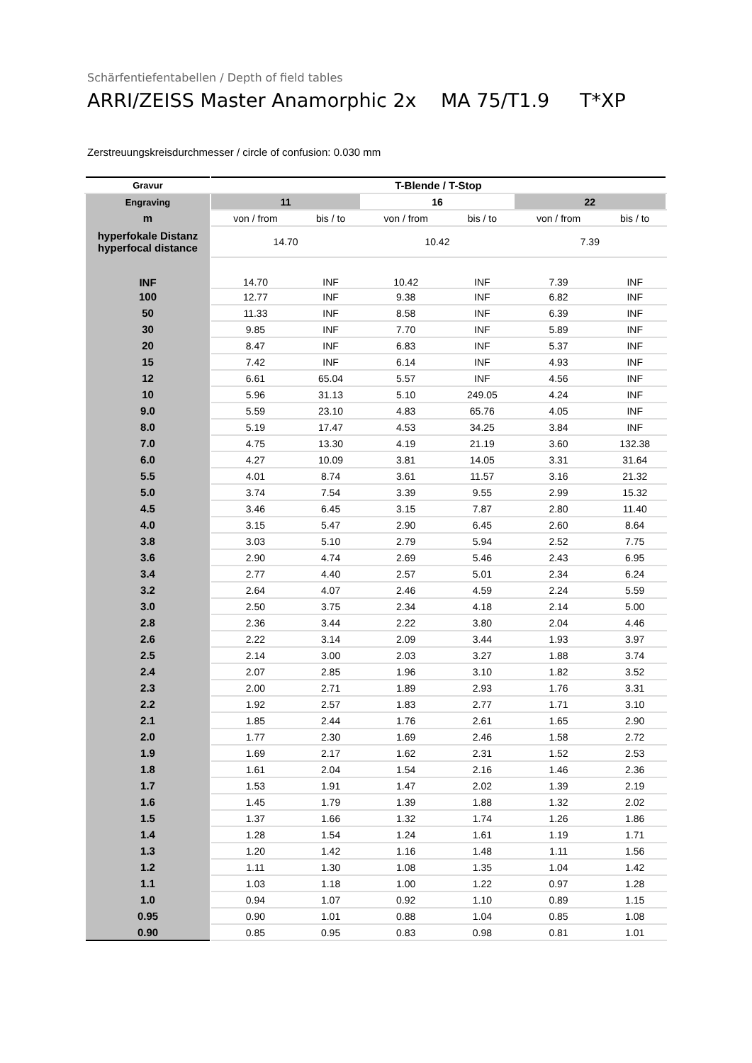Schärfentiefentabellen / Depth of field tables
ARRI/ZEISS Master Anamorphic 2x MA 75/T1.9 T*XP
Zerstreuungskreisdurchmesser / circle of confusion: 0.030 mm
| Gravur | T-Blende / T-Stop | | | | | |
| --- | --- | --- | --- | --- | --- | --- |
| Engraving | 11 | | 16 | | 22 | |
| m | von / from | bis / to | von / from | bis / to | von / from | bis / to |
| hyperfokale Distanz hyperfocal distance | 14.70 | | 10.42 | | 7.39 | |
| INF | 14.70 | INF | 10.42 | INF | 7.39 | INF |
| 100 | 12.77 | INF | 9.38 | INF | 6.82 | INF |
| 50 | 11.33 | INF | 8.58 | INF | 6.39 | INF |
| 30 | 9.85 | INF | 7.70 | INF | 5.89 | INF |
| 20 | 8.47 | INF | 6.83 | INF | 5.37 | INF |
| 15 | 7.42 | INF | 6.14 | INF | 4.93 | INF |
| 12 | 6.61 | 65.04 | 5.57 | INF | 4.56 | INF |
| 10 | 5.96 | 31.13 | 5.10 | 249.05 | 4.24 | INF |
| 9.0 | 5.59 | 23.10 | 4.83 | 65.76 | 4.05 | INF |
| 8.0 | 5.19 | 17.47 | 4.53 | 34.25 | 3.84 | INF |
| 7.0 | 4.75 | 13.30 | 4.19 | 21.19 | 3.60 | 132.38 |
| 6.0 | 4.27 | 10.09 | 3.81 | 14.05 | 3.31 | 31.64 |
| 5.5 | 4.01 | 8.74 | 3.61 | 11.57 | 3.16 | 21.32 |
| 5.0 | 3.74 | 7.54 | 3.39 | 9.55 | 2.99 | 15.32 |
| 4.5 | 3.46 | 6.45 | 3.15 | 7.87 | 2.80 | 11.40 |
| 4.0 | 3.15 | 5.47 | 2.90 | 6.45 | 2.60 | 8.64 |
| 3.8 | 3.03 | 5.10 | 2.79 | 5.94 | 2.52 | 7.75 |
| 3.6 | 2.90 | 4.74 | 2.69 | 5.46 | 2.43 | 6.95 |
| 3.4 | 2.77 | 4.40 | 2.57 | 5.01 | 2.34 | 6.24 |
| 3.2 | 2.64 | 4.07 | 2.46 | 4.59 | 2.24 | 5.59 |
| 3.0 | 2.50 | 3.75 | 2.34 | 4.18 | 2.14 | 5.00 |
| 2.8 | 2.36 | 3.44 | 2.22 | 3.80 | 2.04 | 4.46 |
| 2.6 | 2.22 | 3.14 | 2.09 | 3.44 | 1.93 | 3.97 |
| 2.5 | 2.14 | 3.00 | 2.03 | 3.27 | 1.88 | 3.74 |
| 2.4 | 2.07 | 2.85 | 1.96 | 3.10 | 1.82 | 3.52 |
| 2.3 | 2.00 | 2.71 | 1.89 | 2.93 | 1.76 | 3.31 |
| 2.2 | 1.92 | 2.57 | 1.83 | 2.77 | 1.71 | 3.10 |
| 2.1 | 1.85 | 2.44 | 1.76 | 2.61 | 1.65 | 2.90 |
| 2.0 | 1.77 | 2.30 | 1.69 | 2.46 | 1.58 | 2.72 |
| 1.9 | 1.69 | 2.17 | 1.62 | 2.31 | 1.52 | 2.53 |
| 1.8 | 1.61 | 2.04 | 1.54 | 2.16 | 1.46 | 2.36 |
| 1.7 | 1.53 | 1.91 | 1.47 | 2.02 | 1.39 | 2.19 |
| 1.6 | 1.45 | 1.79 | 1.39 | 1.88 | 1.32 | 2.02 |
| 1.5 | 1.37 | 1.66 | 1.32 | 1.74 | 1.26 | 1.86 |
| 1.4 | 1.28 | 1.54 | 1.24 | 1.61 | 1.19 | 1.71 |
| 1.3 | 1.20 | 1.42 | 1.16 | 1.48 | 1.11 | 1.56 |
| 1.2 | 1.11 | 1.30 | 1.08 | 1.35 | 1.04 | 1.42 |
| 1.1 | 1.03 | 1.18 | 1.00 | 1.22 | 0.97 | 1.28 |
| 1.0 | 0.94 | 1.07 | 0.92 | 1.10 | 0.89 | 1.15 |
| 0.95 | 0.90 | 1.01 | 0.88 | 1.04 | 0.85 | 1.08 |
| 0.90 | 0.85 | 0.95 | 0.83 | 0.98 | 0.81 | 1.01 |